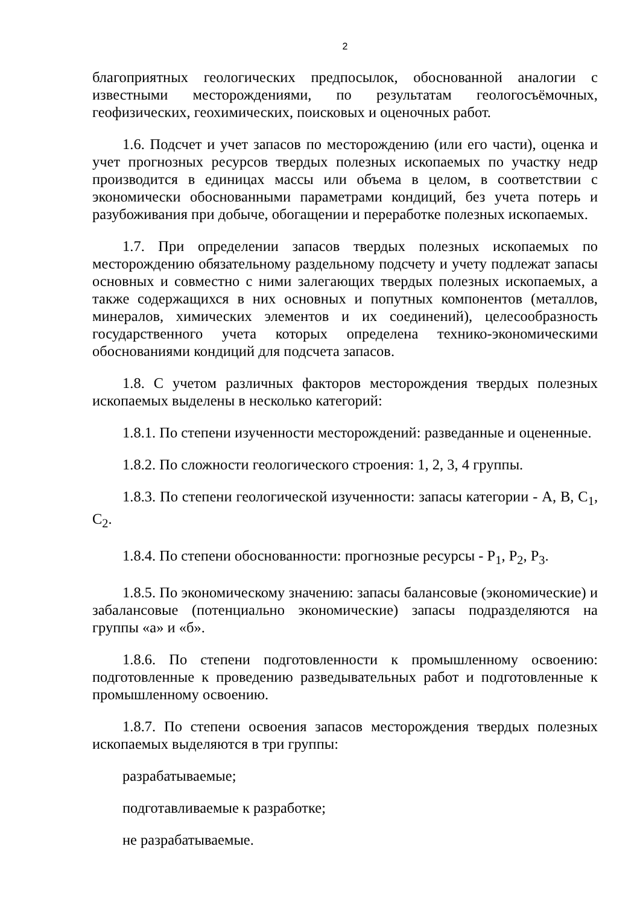2
благоприятных геологических предпосылок, обоснованной аналогии с известными месторождениями, по результатам геологосъёмочных, геофизических, геохимических, поисковых и оценочных работ.
1.6. Подсчет и учет запасов по месторождению (или его части), оценка и учет прогнозных ресурсов твердых полезных ископаемых по участку недр производится в единицах массы или объема в целом, в соответствии с экономически обоснованными параметрами кондиций, без учета потерь и разубоживания при добыче, обогащении и переработке полезных ископаемых.
1.7. При определении запасов твердых полезных ископаемых по месторождению обязательному раздельному подсчету и учету подлежат запасы основных и совместно с ними залегающих твердых полезных ископаемых, а также содержащихся в них основных и попутных компонентов (металлов, минералов, химических элементов и их соединений), целесообразность государственного учета которых определена технико-экономическими обоснованиями кондиций для подсчета запасов.
1.8. С учетом различных факторов месторождения твердых полезных ископаемых выделены в несколько категорий:
1.8.1. По степени изученности месторождений: разведанные и оцененные.
1.8.2. По сложности геологического строения: 1, 2, 3, 4 группы.
1.8.3. По степени геологической изученности: запасы категории - A, B, C<sub>1</sub>, C<sub>2</sub>.
1.8.4. По степени обоснованности: прогнозные ресурсы - P<sub>1</sub>, P<sub>2</sub>, P<sub>3</sub>.
1.8.5. По экономическому значению: запасы балансовые (экономические) и забалансовые (потенциально экономические) запасы подразделяются на группы «а» и «б».
1.8.6. По степени подготовленности к промышленному освоению: подготовленные к проведению разведывательных работ и подготовленные к промышленному освоению.
1.8.7. По степени освоения запасов месторождения твердых полезных ископаемых выделяются в три группы:
разрабатываемые;
подготавливаемые к разработке;
не разрабатываемые.